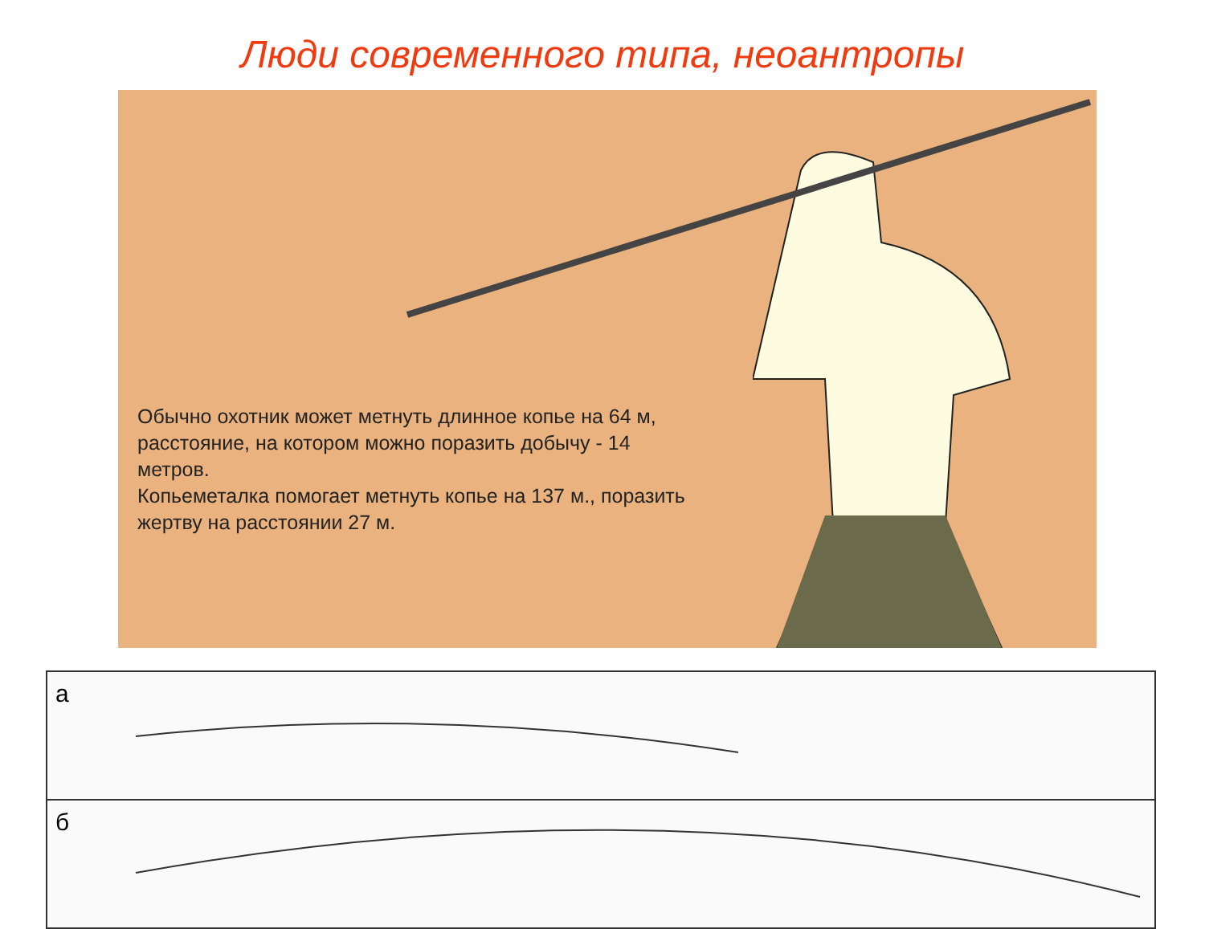Люди современного типа, неоантропы
Обычно охотник может метнуть длинное копье на 64 м, расстояние, на котором можно поразить добычу - 14 метров.
Копьеметалка помогает метнуть копье на 137 м., поразить жертву на расстоянии 27 м.
а
б